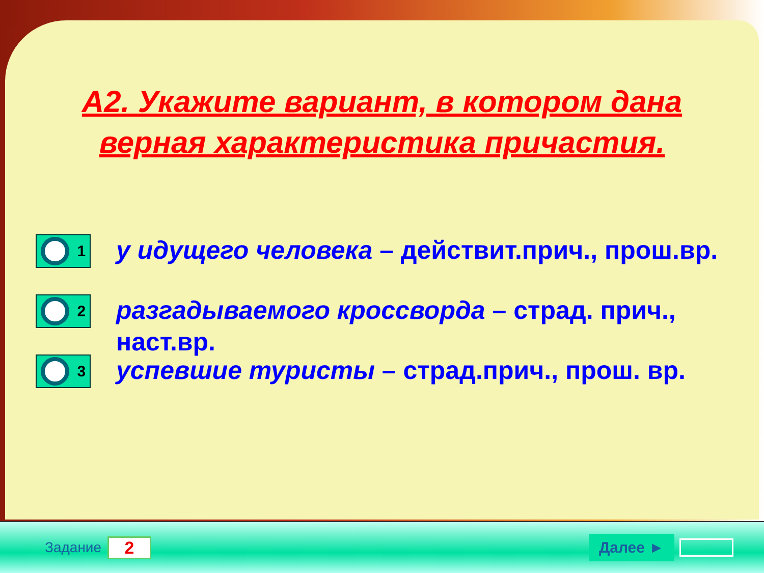А2. Укажите вариант, в котором дана верная характеристика причастия.
1
у идущего человека – действит.прич., прош.вр.
2
разгадываемого кроссворда – страд. прич., наст.вр.
3
успевшие туристы – страд.прич., прош. вр.
Задание 2 Далее ►